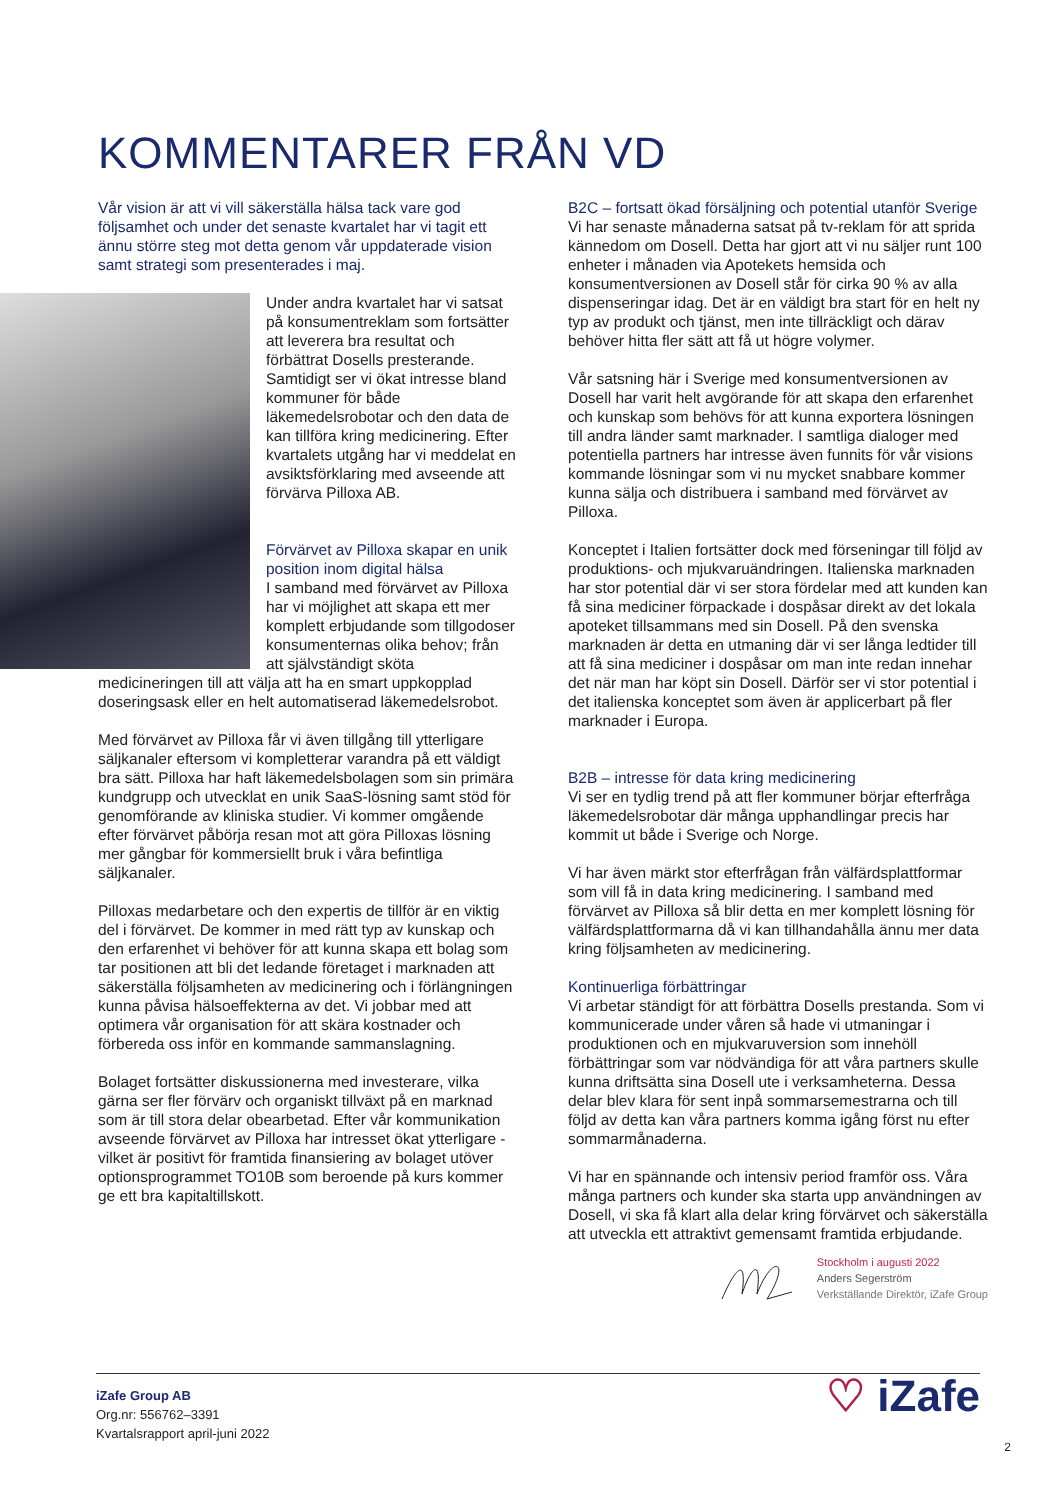KOMMENTARER FRÅN VD
Vår vision är att vi vill säkerställa hälsa tack vare god följsamhet och under det senaste kvartalet har vi tagit ett ännu större steg mot detta genom vår uppdaterade vision samt strategi som presenterades i maj.
Under andra kvartalet har vi satsat på konsumentreklam som fortsätter att leverera bra resultat och förbättrat Dosells presterande. Samtidigt ser vi ökat intresse bland kommuner för både läkemedelsrobotar och den data de kan tillföra kring medicinering. Efter kvartalets utgång har vi meddelat en avsiktsförklaring med avseende att förvärva Pilloxa AB.
Förvärvet av Pilloxa skapar en unik position inom digital hälsa
I samband med förvärvet av Pilloxa har vi möjlighet att skapa ett mer komplett erbjudande som tillgodoser konsumenternas olika behov; från att självständigt sköta medicineringen till att välja att ha en smart uppkopplad doseringsask eller en helt automatiserad läkemedelsrobot.
Med förvärvet av Pilloxa får vi även tillgång till ytterligare säljkanaler eftersom vi kompletterar varandra på ett väldigt bra sätt. Pilloxa har haft läkemedelsbolagen som sin primära kundgrupp och utvecklat en unik SaaS-lösning samt stöd för genomförande av kliniska studier. Vi kommer omgående efter förvärvet påbörja resan mot att göra Pilloxas lösning mer gångbar för kommersiellt bruk i våra befintliga säljkanaler.
Pilloxas medarbetare och den expertis de tillför är en viktig del i förvärvet. De kommer in med rätt typ av kunskap och den erfarenhet vi behöver för att kunna skapa ett bolag som tar positionen att bli det ledande företaget i marknaden att säkerställa följsamheten av medicinering och i förlängningen kunna påvisa hälsoeffekterna av det. Vi jobbar med att optimera vår organisation för att skära kostnader och förbereda oss inför en kommande sammanslagning.
Bolaget fortsätter diskussionerna med investerare, vilka gärna ser fler förvärv och organiskt tillväxt på en marknad som är till stora delar obearbetad. Efter vår kommunikation avseende förvärvet av Pilloxa har intresset ökat ytterligare - vilket är positivt för framtida finansiering av bolaget utöver optionsprogrammet TO10B som beroende på kurs kommer ge ett bra kapitaltillskott.
B2C – fortsatt ökad försäljning och potential utanför Sverige
Vi har senaste månaderna satsat på tv-reklam för att sprida kännedom om Dosell. Detta har gjort att vi nu säljer runt 100 enheter i månaden via Apotekets hemsida och konsumentversionen av Dosell står för cirka 90 % av alla dispenseringar idag. Det är en väldigt bra start för en helt ny typ av produkt och tjänst, men inte tillräckligt och därav behöver hitta fler sätt att få ut högre volymer.
Vår satsning här i Sverige med konsumentversionen av Dosell har varit helt avgörande för att skapa den erfarenhet och kunskap som behövs för att kunna exportera lösningen till andra länder samt marknader. I samtliga dialoger med potentiella partners har intresse även funnits för vår visions kommande lösningar som vi nu mycket snabbare kommer kunna sälja och distribuera i samband med förvärvet av Pilloxa.
Konceptet i Italien fortsätter dock med förseningar till följd av produktions- och mjukvaruändringen. Italienska marknaden har stor potential där vi ser stora fördelar med att kunden kan få sina mediciner förpackade i dospåsar direkt av det lokala apoteket tillsammans med sin Dosell. På den svenska marknaden är detta en utmaning där vi ser långa ledtider till att få sina mediciner i dospåsar om man inte redan innehar det när man har köpt sin Dosell. Därför ser vi stor potential i det italienska konceptet som även är applicerbart på fler marknader i Europa.
B2B – intresse för data kring medicinering
Vi ser en tydlig trend på att fler kommuner börjar efterfråga läkemedelsrobotar där många upphandlingar precis har kommit ut både i Sverige och Norge.
Vi har även märkt stor efterfrågan från välfärdsplattformar som vill få in data kring medicinering. I samband med förvärvet av Pilloxa så blir detta en mer komplett lösning för välfärdsplattformarna då vi kan tillhandahålla ännu mer data kring följsamheten av medicinering.
Kontinuerliga förbättringar
Vi arbetar ständigt för att förbättra Dosells prestanda. Som vi kommunicerade under våren så hade vi utmaningar i produktionen och en mjukvaruversion som innehöll förbättringar som var nödvändiga för att våra partners skulle kunna driftsätta sina Dosell ute i verksamheterna. Dessa delar blev klara för sent inpå sommarsemestrarna och till följd av detta kan våra partners komma igång först nu efter sommarmånaderna.
Vi har en spännande och intensiv period framför oss. Våra många partners och kunder ska starta upp användningen av Dosell, vi ska få klart alla delar kring förvärvet och säkerställa att utveckla ett attraktivt gemensamt framtida erbjudande.
Stockholm i augusti 2022
Anders Segerström
Verkställande Direktör, iZafe Group
iZafe Group AB
Org.nr: 556762–3391
Kvartalsrapport april-juni 2022
♡ iZafe
2